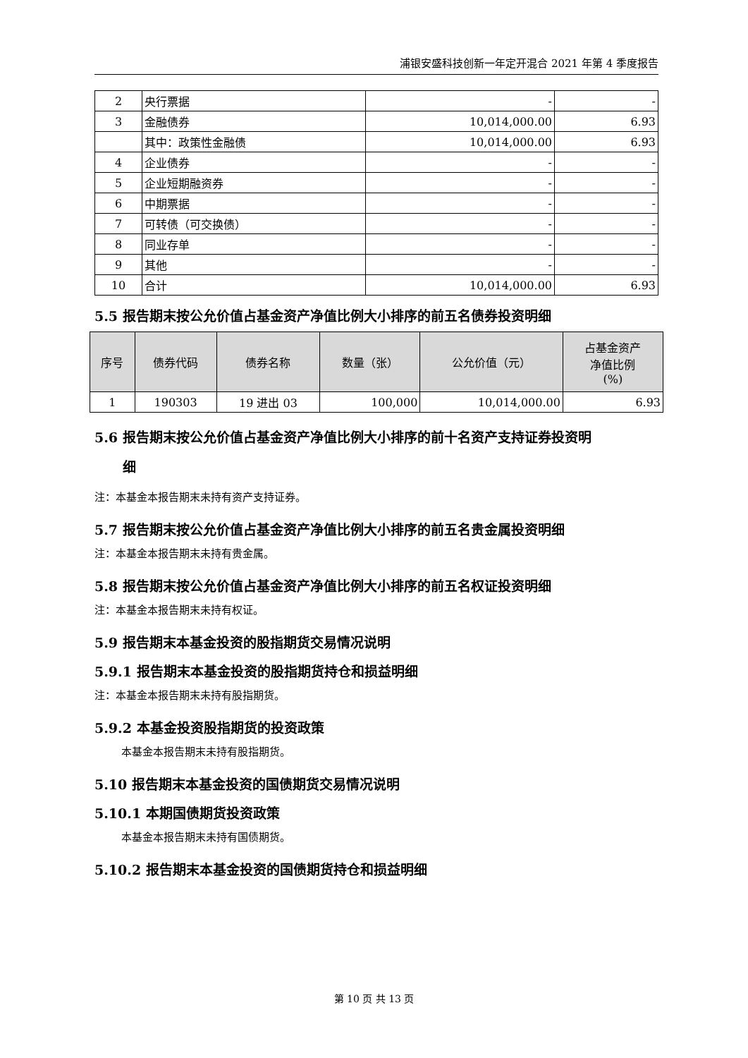浦银安盛科技创新一年定开混合 2021 年第 4 季度报告
| 2 | 央行票据 | - | - |
| 3 | 金融债券 | 10,014,000.00 | 6.93 |
| | 其中：政策性金融债 | 10,014,000.00 | 6.93 |
| 4 | 企业债券 | - | - |
| 5 | 企业短期融资券 | - | - |
| 6 | 中期票据 | - | - |
| 7 | 可转债（可交换债） | - | - |
| 8 | 同业存单 | - | - |
| 9 | 其他 | - | - |
| 10 | 合计 | 10,014,000.00 | 6.93 |
5.5 报告期末按公允价值占基金资产净值比例大小排序的前五名债券投资明细
| 序号 | 债券代码 | 债券名称 | 数量（张） | 公允价值（元） | 占基金资产 净值比例 (%) |
| --- | --- | --- | --- | --- | --- |
| 1 | 190303 | 19 进出 03 | 100,000 | 10,014,000.00 | 6.93 |
5.6 报告期末按公允价值占基金资产净值比例大小排序的前十名资产支持证券投资明
细
注：本基金本报告期末未持有资产支持证券。
5.7 报告期末按公允价值占基金资产净值比例大小排序的前五名贵金属投资明细
注：本基金本报告期末未持有贵金属。
5.8 报告期末按公允价值占基金资产净值比例大小排序的前五名权证投资明细
注：本基金本报告期末未持有权证。
5.9 报告期末本基金投资的股指期货交易情况说明
5.9.1 报告期末本基金投资的股指期货持仓和损益明细
注：本基金本报告期末未持有股指期货。
5.9.2 本基金投资股指期货的投资政策
本基金本报告期末未持有股指期货。
5.10 报告期末本基金投资的国债期货交易情况说明
5.10.1 本期国债期货投资政策
本基金本报告期末未持有国债期货。
5.10.2 报告期末本基金投资的国债期货持仓和损益明细
第 10 页 共 13 页